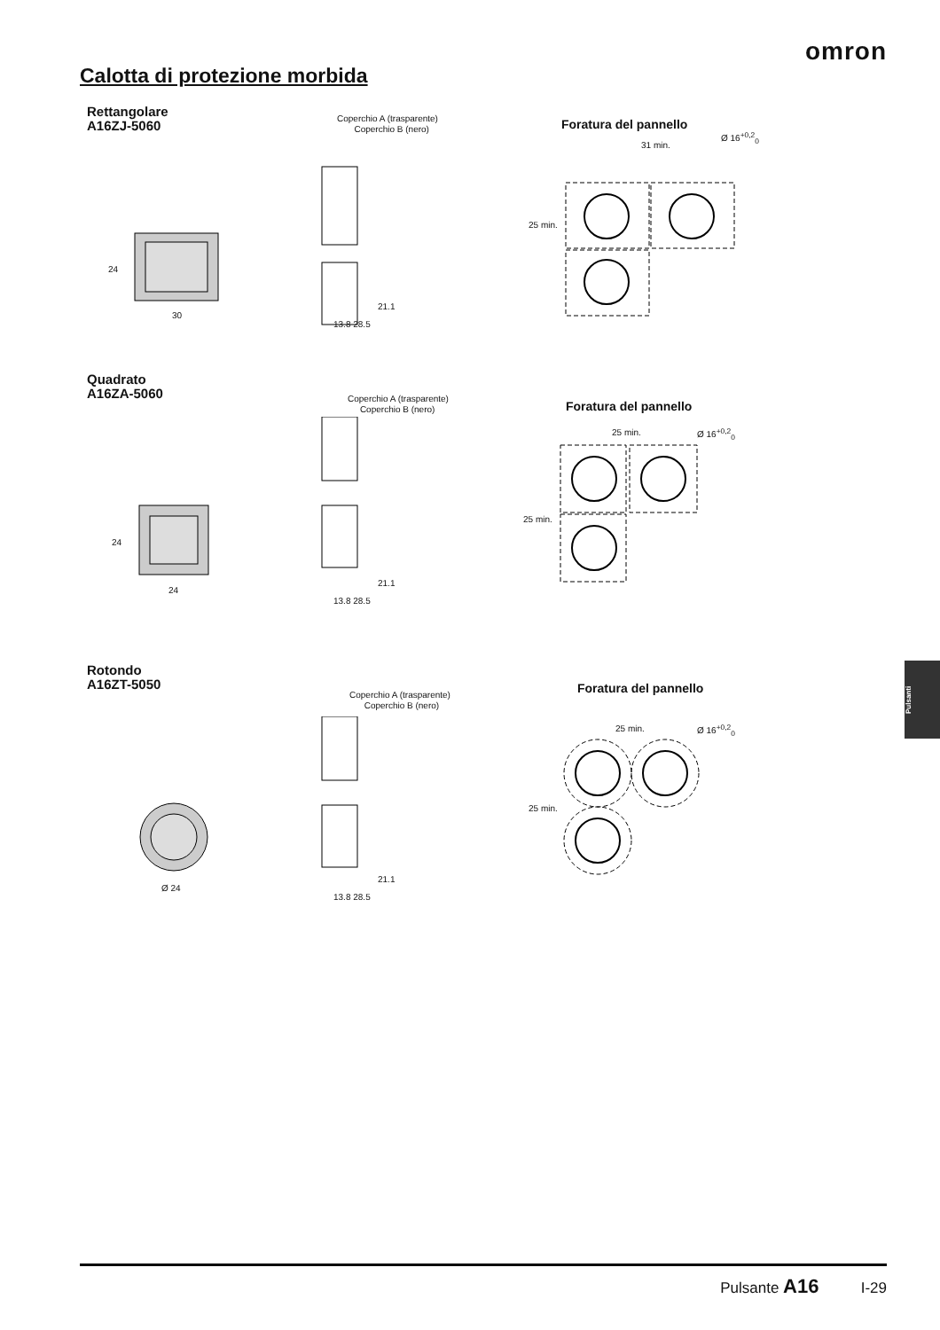omron
Calotta di protezione morbida
Rettangolare
A16ZJ-5060
Coperchio A (trasparente)
Coperchio B (nero)
Foratura del pannello
Ø 16<sup>+0,2</sup><sub>0</sub>
24
30
31 min.
25 min.
21.1
13.8 28.5
Quadrato
A16ZA-5060
Coperchio A (trasparente)
Coperchio B (nero)
Foratura del pannello
Ø 16<sup>+0,2</sup><sub>0</sub>
24
24
25 min.
25 min.
21.1
13.8 28.5
Rotondo
A16ZT-5050
Coperchio A (trasparente)
Coperchio B (nero)
Foratura del pannello
Ø 16<sup>+0,2</sup><sub>0</sub>
Ø 24
25 min.
25 min.
21.1
13.8 28.5
Pulsanti
Pulsante A16 I-29